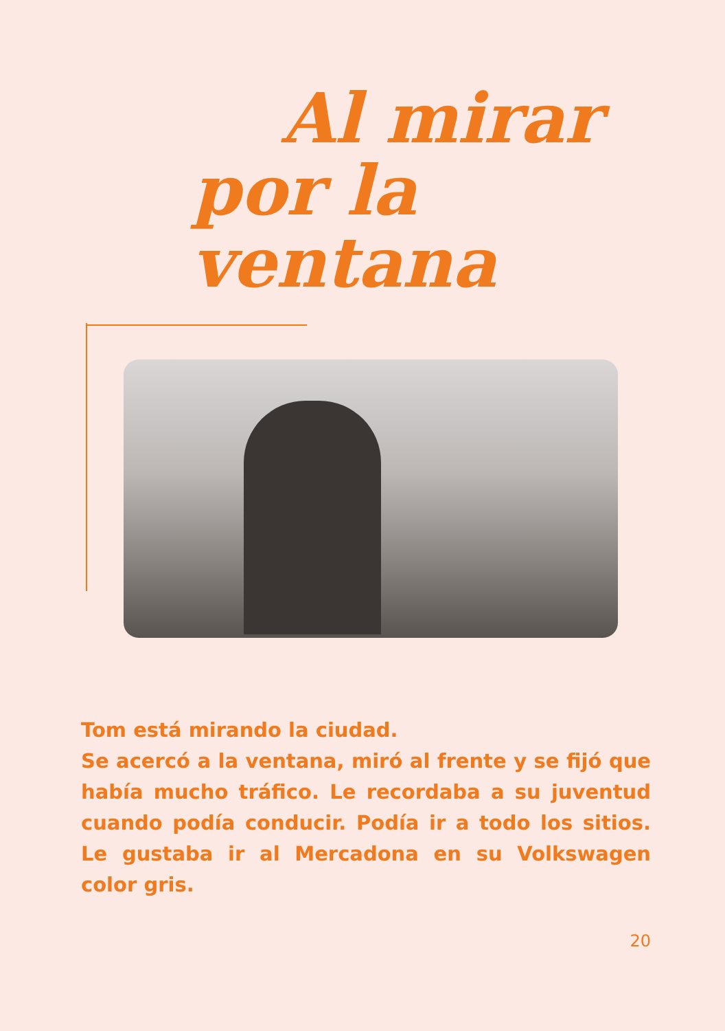Al mirar
por la ventana
Tom está mirando la ciudad.
Se acercó a la ventana, miró al frente y se fijó que había mucho tráfico. Le recordaba a su juventud cuando podía conducir. Podía ir a todo los sitios. Le gustaba ir al Mercadona en su Volkswagen color gris.
20